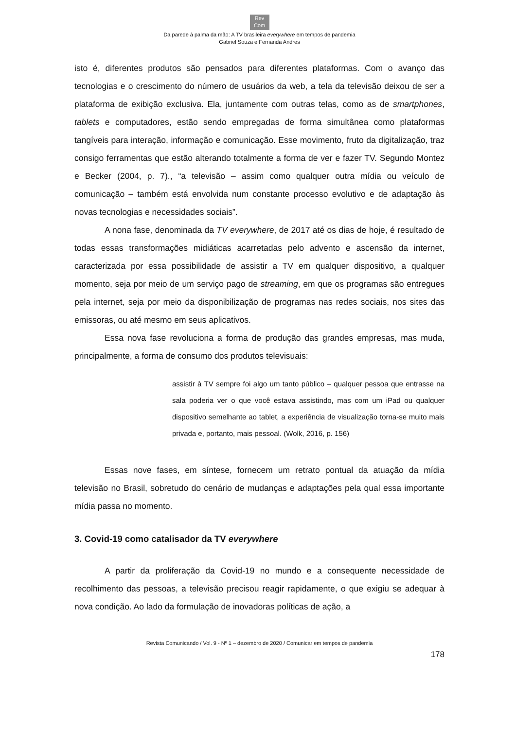Rev
Com
Da parede à palma da mão: A TV brasileira everywhere em tempos de pandemia
Gabriel Souza e Fernanda Andres
isto é, diferentes produtos são pensados para diferentes plataformas. Com o avanço das tecnologias e o crescimento do número de usuários da web, a tela da televisão deixou de ser a plataforma de exibição exclusiva. Ela, juntamente com outras telas, como as de smartphones, tablets e computadores, estão sendo empregadas de forma simultânea como plataformas tangíveis para interação, informação e comunicação. Esse movimento, fruto da digitalização, traz consigo ferramentas que estão alterando totalmente a forma de ver e fazer TV. Segundo Montez e Becker (2004, p. 7)., “a televisão – assim como qualquer outra mídia ou veículo de comunicação – também está envolvida num constante processo evolutivo e de adaptação às novas tecnologias e necessidades sociais”.
A nona fase, denominada da TV everywhere, de 2017 até os dias de hoje, é resultado de todas essas transformações midiáticas acarretadas pelo advento e ascensão da internet, caracterizada por essa possibilidade de assistir a TV em qualquer dispositivo, a qualquer momento, seja por meio de um serviço pago de streaming, em que os programas são entregues pela internet, seja por meio da disponibilização de programas nas redes sociais, nos sites das emissoras, ou até mesmo em seus aplicativos.
Essa nova fase revoluciona a forma de produção das grandes empresas, mas muda, principalmente, a forma de consumo dos produtos televisuais:
assistir à TV sempre foi algo um tanto público – qualquer pessoa que entrasse na sala poderia ver o que você estava assistindo, mas com um iPad ou qualquer dispositivo semelhante ao tablet, a experiência de visualização torna-se muito mais privada e, portanto, mais pessoal. (Wolk, 2016, p. 156)
Essas nove fases, em síntese, fornecem um retrato pontual da atuação da mídia televisão no Brasil, sobretudo do cenário de mudanças e adaptações pela qual essa importante mídia passa no momento.
3. Covid-19 como catalisador da TV everywhere
A partir da proliferação da Covid-19 no mundo e a consequente necessidade de recolhimento das pessoas, a televisão precisou reagir rapidamente, o que exigiu se adequar à nova condição. Ao lado da formulação de inovadoras políticas de ação, a
Revista Comunicando / Vol. 9 - Nº 1 – dezembro de 2020 / Comunicar em tempos de pandemia
178